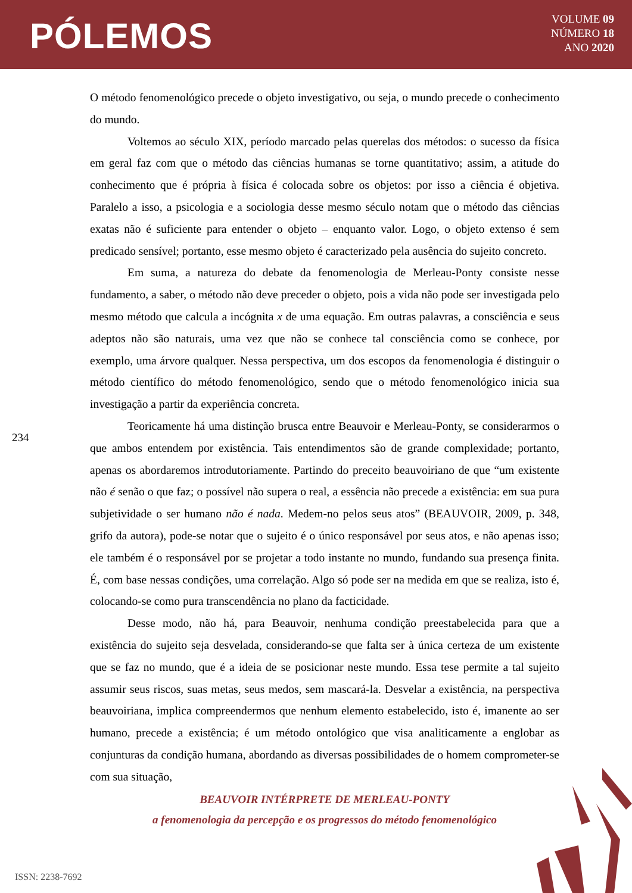PÓLEMOS
VOLUME 09
NÚMERO 18
ANO 2020
234
O método fenomenológico precede o objeto investigativo, ou seja, o mundo precede o conhecimento do mundo.
Voltemos ao século XIX, período marcado pelas querelas dos métodos: o sucesso da física em geral faz com que o método das ciências humanas se torne quantitativo; assim, a atitude do conhecimento que é própria à física é colocada sobre os objetos: por isso a ciência é objetiva. Paralelo a isso, a psicologia e a sociologia desse mesmo século notam que o método das ciências exatas não é suficiente para entender o objeto – enquanto valor. Logo, o objeto extenso é sem predicado sensível; portanto, esse mesmo objeto é caracterizado pela ausência do sujeito concreto.
Em suma, a natureza do debate da fenomenologia de Merleau-Ponty consiste nesse fundamento, a saber, o método não deve preceder o objeto, pois a vida não pode ser investigada pelo mesmo método que calcula a incógnita x de uma equação. Em outras palavras, a consciência e seus adeptos não são naturais, uma vez que não se conhece tal consciência como se conhece, por exemplo, uma árvore qualquer. Nessa perspectiva, um dos escopos da fenomenologia é distinguir o método científico do método fenomenológico, sendo que o método fenomenológico inicia sua investigação a partir da experiência concreta.
Teoricamente há uma distinção brusca entre Beauvoir e Merleau-Ponty, se considerarmos o que ambos entendem por existência. Tais entendimentos são de grande complexidade; portanto, apenas os abordaremos introdutoriamente. Partindo do preceito beauvoiriano de que “um existente não é senão o que faz; o possível não supera o real, a essência não precede a existência: em sua pura subjetividade o ser humano não é nada. Medem-no pelos seus atos” (BEAUVOIR, 2009, p. 348, grifo da autora), pode-se notar que o sujeito é o único responsável por seus atos, e não apenas isso; ele também é o responsável por se projetar a todo instante no mundo, fundando sua presença finita. É, com base nessas condições, uma correlação. Algo só pode ser na medida em que se realiza, isto é, colocando-se como pura transcendência no plano da facticidade.
Desse modo, não há, para Beauvoir, nenhuma condição preestabelecida para que a existência do sujeito seja desvelada, considerando-se que falta ser à única certeza de um existente que se faz no mundo, que é a ideia de se posicionar neste mundo. Essa tese permite a tal sujeito assumir seus riscos, suas metas, seus medos, sem mascará-la. Desvelar a existência, na perspectiva beauvoiriana, implica compreendermos que nenhum elemento estabelecido, isto é, imanente ao ser humano, precede a existência; é um método ontológico que visa analiticamente a englobar as conjunturas da condição humana, abordando as diversas possibilidades de o homem comprometer-se com sua situação,
BEAUVOIR INTÉRPRETE DE MERLEAU-PONTY
a fenomenologia da percepção e os progressos do método fenomenológico
ISSN: 2238-7692